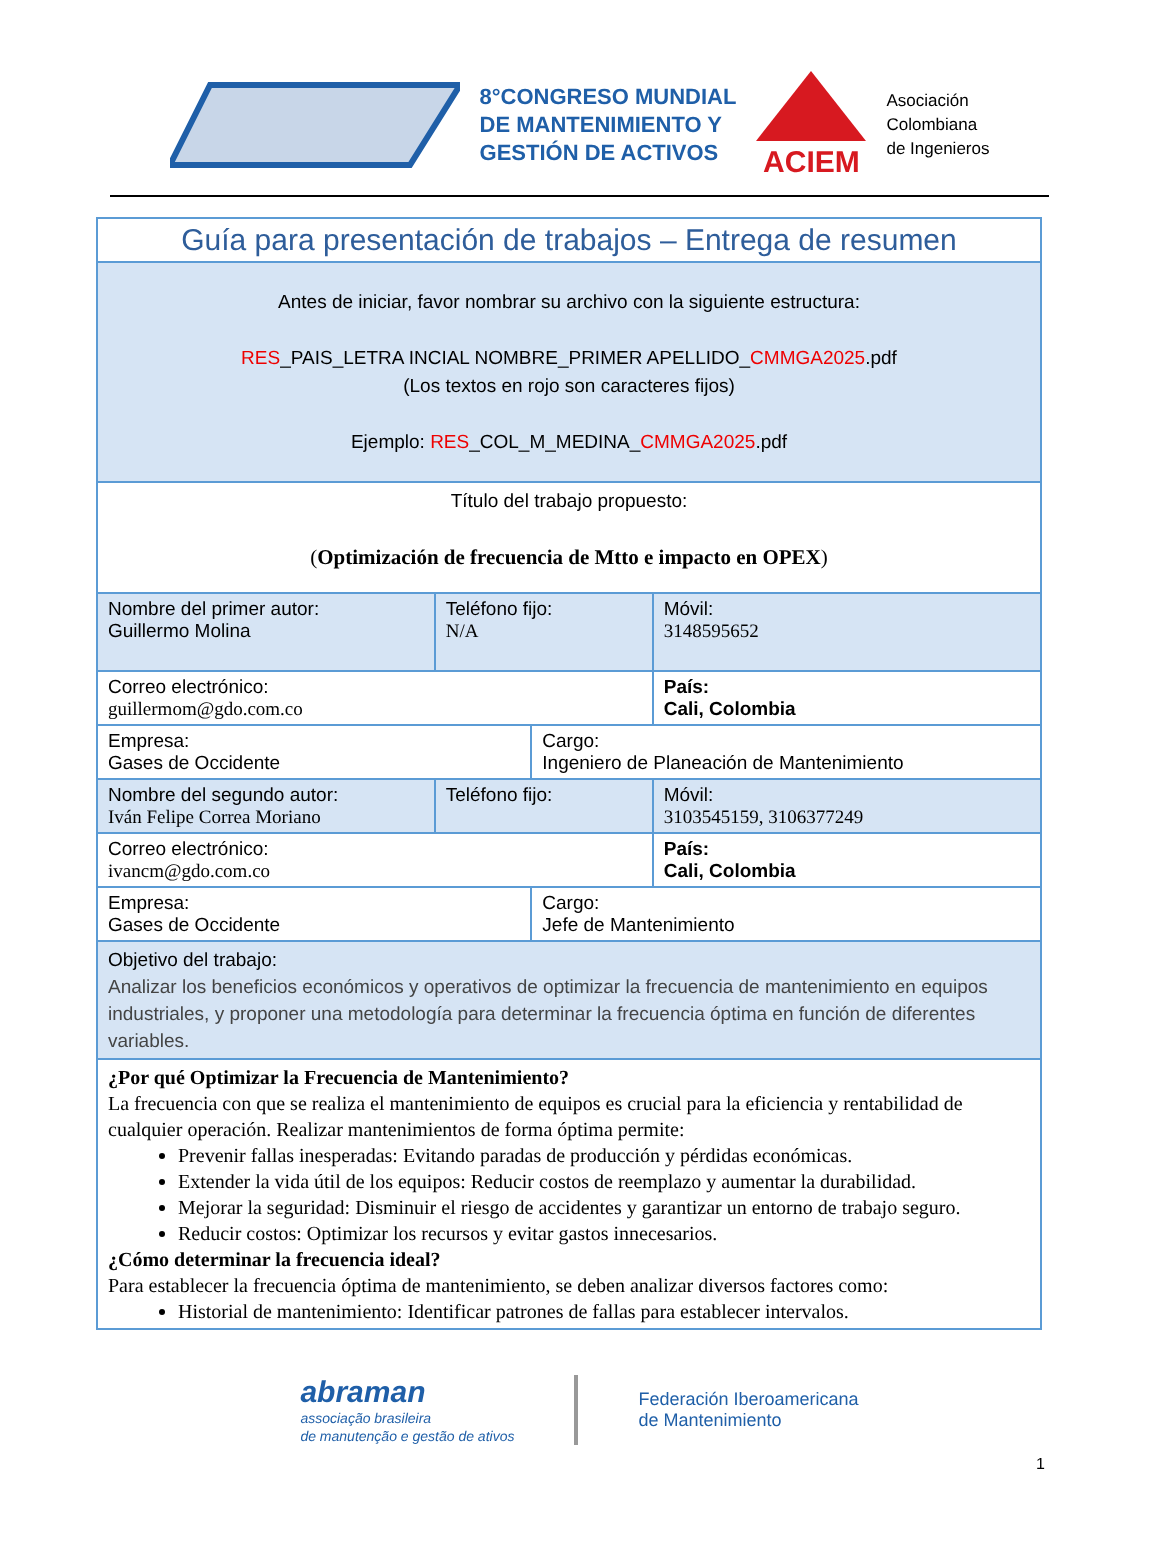8°CONGRESO MUNDIAL
DE MANTENIMIENTO Y
GESTIÓN DE ACTIVOS
ACIEM
Asociación
Colombiana
de Ingenieros
| Guía para presentación de trabajos – Entrega de resumen | | | |
| Antes de iniciar, favor nombrar su archivo con la siguiente estructura: RES _PAIS_LETRA INCIAL NOMBRE_PRIMER APELLIDO_ CMMGA2025 .pdf (Los textos en rojo son caracteres fijos) Ejemplo: RES _COL_M_MEDINA_ CMMGA2025 .pdf | | | |
| Título del trabajo propuesto: ( Optimización de frecuencia de Mtto e impacto en OPEX ) | | | |
| Nombre del primer autor: Guillermo Molina | Teléfono fijo: N/A | | Móvil: 3148595652 |
| Correo electrónico: guillermom@gdo.com.co | | | País: Cali, Colombia |
| Empresa: Gases de Occidente | | Cargo: Ingeniero de Planeación de Mantenimiento | |
| Nombre del segundo autor: Iván Felipe Correa Moriano | Teléfono fijo: | | Móvil: 3103545159, 3106377249 |
| Correo electrónico: ivancm@gdo.com.co | | | País: Cali, Colombia |
| Empresa: Gases de Occidente | | Cargo: Jefe de Mantenimiento | |
| Objetivo del trabajo: Analizar los beneficios económicos y operativos de optimizar la frecuencia de mantenimiento en equipos industriales, y proponer una metodología para determinar la frecuencia óptima en función de diferentes variables. | | | |
| ¿Por qué Optimizar la Frecuencia de Mantenimiento? La frecuencia con que se realiza el mantenimiento de equipos es crucial para la eficiencia y rentabilidad de cualquier operación. Realizar mantenimientos de forma óptima permite: Prevenir fallas inesperadas: Evitando paradas de producción y pérdidas económicas. Extender la vida útil de los equipos: Reducir costos de reemplazo y aumentar la durabilidad. Mejorar la seguridad: Disminuir el riesgo de accidentes y garantizar un entorno de trabajo seguro. Reducir costos: Optimizar los recursos y evitar gastos innecesarios. ¿Cómo determinar la frecuencia ideal? Para establecer la frecuencia óptima de mantenimiento, se deben analizar diversos factores como: Historial de mantenimiento: Identificar patrones de fallas para establecer intervalos. | | | |
abraman
associação brasileira
de manutenção e gestão de ativos
Federación Iberoamericana
de Mantenimiento
1